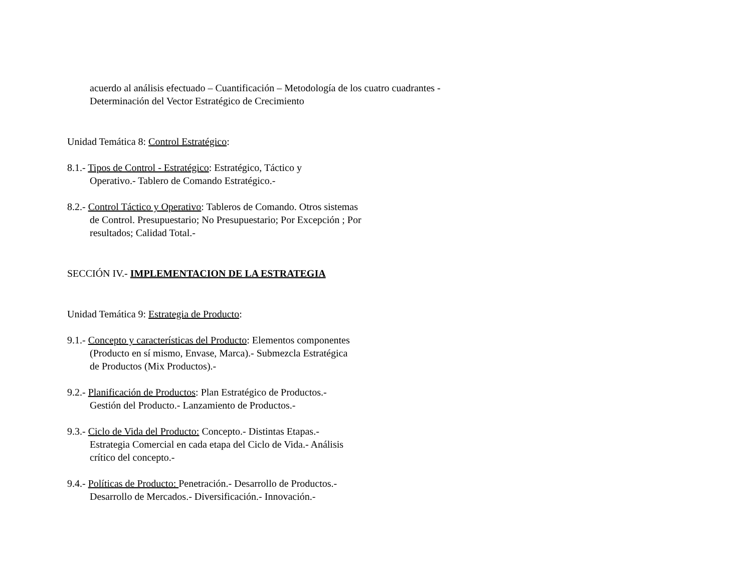acuerdo al análisis efectuado – Cuantificación – Metodología de los cuatro cuadrantes - Determinación del Vector Estratégico de Crecimiento
Unidad Temática 8: Control Estratégico:
8.1.- Tipos de Control - Estratégico: Estratégico, Táctico y
Operativo.- Tablero de Comando Estratégico.-
8.2.- Control Táctico y Operativo: Tableros de Comando. Otros sistemas
de Control. Presupuestario; No Presupuestario; Por Excepción ; Por
resultados; Calidad Total.-
SECCIÓN IV.- IMPLEMENTACION DE LA ESTRATEGIA
Unidad Temática 9: Estrategia de Producto:
9.1.- Concepto y características del Producto: Elementos componentes
(Producto en sí mismo, Envase, Marca).- Submezcla Estratégica
de Productos (Mix Productos).-
9.2.- Planificación de Productos: Plan Estratégico de Productos.-
Gestión del Producto.- Lanzamiento de Productos.-
9.3.- Ciclo de Vida del Producto: Concepto.- Distintas Etapas.-
Estrategia Comercial en cada etapa del Ciclo de Vida.- Análisis
crítico del concepto.-
9.4.- Políticas de Producto: Penetración.- Desarrollo de Productos.-
Desarrollo de Mercados.- Diversificación.- Innovación.-